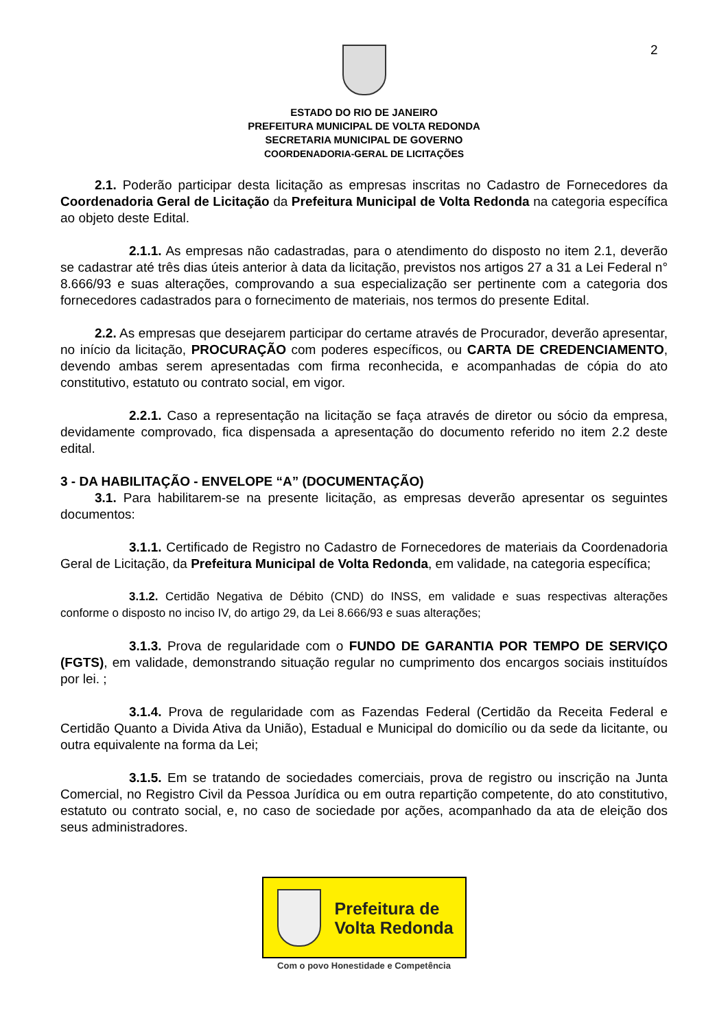2
ESTADO DO RIO DE JANEIRO
PREFEITURA MUNICIPAL DE VOLTA REDONDA
SECRETARIA MUNICIPAL DE GOVERNO
COORDENADORIA-GERAL DE LICITAÇÕES
2.1. Poderão participar desta licitação as empresas inscritas no Cadastro de Fornecedores da Coordenadoria Geral de Licitação da Prefeitura Municipal de Volta Redonda na categoria específica ao objeto deste Edital.
2.1.1. As empresas não cadastradas, para o atendimento do disposto no item 2.1, deverão se cadastrar até três dias úteis anterior à data da licitação, previstos nos artigos 27 a 31 a Lei Federal n° 8.666/93 e suas alterações, comprovando a sua especialização ser pertinente com a categoria dos fornecedores cadastrados para o fornecimento de materiais, nos termos do presente Edital.
2.2. As empresas que desejarem participar do certame através de Procurador, deverão apresentar, no início da licitação, PROCURAÇÃO com poderes específicos, ou CARTA DE CREDENCIAMENTO, devendo ambas serem apresentadas com firma reconhecida, e acompanhadas de cópia do ato constitutivo, estatuto ou contrato social, em vigor.
2.2.1. Caso a representação na licitação se faça através de diretor ou sócio da empresa, devidamente comprovado, fica dispensada a apresentação do documento referido no item 2.2 deste edital.
3 - DA HABILITAÇÃO - ENVELOPE “A” (DOCUMENTAÇÃO)
3.1. Para habilitarem-se na presente licitação, as empresas deverão apresentar os seguintes documentos:
3.1.1. Certificado de Registro no Cadastro de Fornecedores de materiais da Coordenadoria Geral de Licitação, da Prefeitura Municipal de Volta Redonda, em validade, na categoria específica;
3.1.2. Certidão Negativa de Débito (CND) do INSS, em validade e suas respectivas alterações conforme o disposto no inciso IV, do artigo 29, da Lei 8.666/93 e suas alterações;
3.1.3. Prova de regularidade com o FUNDO DE GARANTIA POR TEMPO DE SERVIÇO (FGTS), em validade, demonstrando situação regular no cumprimento dos encargos sociais instituídos por lei. ;
3.1.4. Prova de regularidade com as Fazendas Federal (Certidão da Receita Federal e Certidão Quanto a Divida Ativa da União), Estadual e Municipal do domicílio ou da sede da licitante, ou outra equivalente na forma da Lei;
3.1.5. Em se tratando de sociedades comerciais, prova de registro ou inscrição na Junta Comercial, no Registro Civil da Pessoa Jurídica ou em outra repartição competente, do ato constitutivo, estatuto ou contrato social, e, no caso de sociedade por ações, acompanhado da ata de eleição dos seus administradores.
Prefeitura de
Volta Redonda
Com o povo Honestidade e Competência